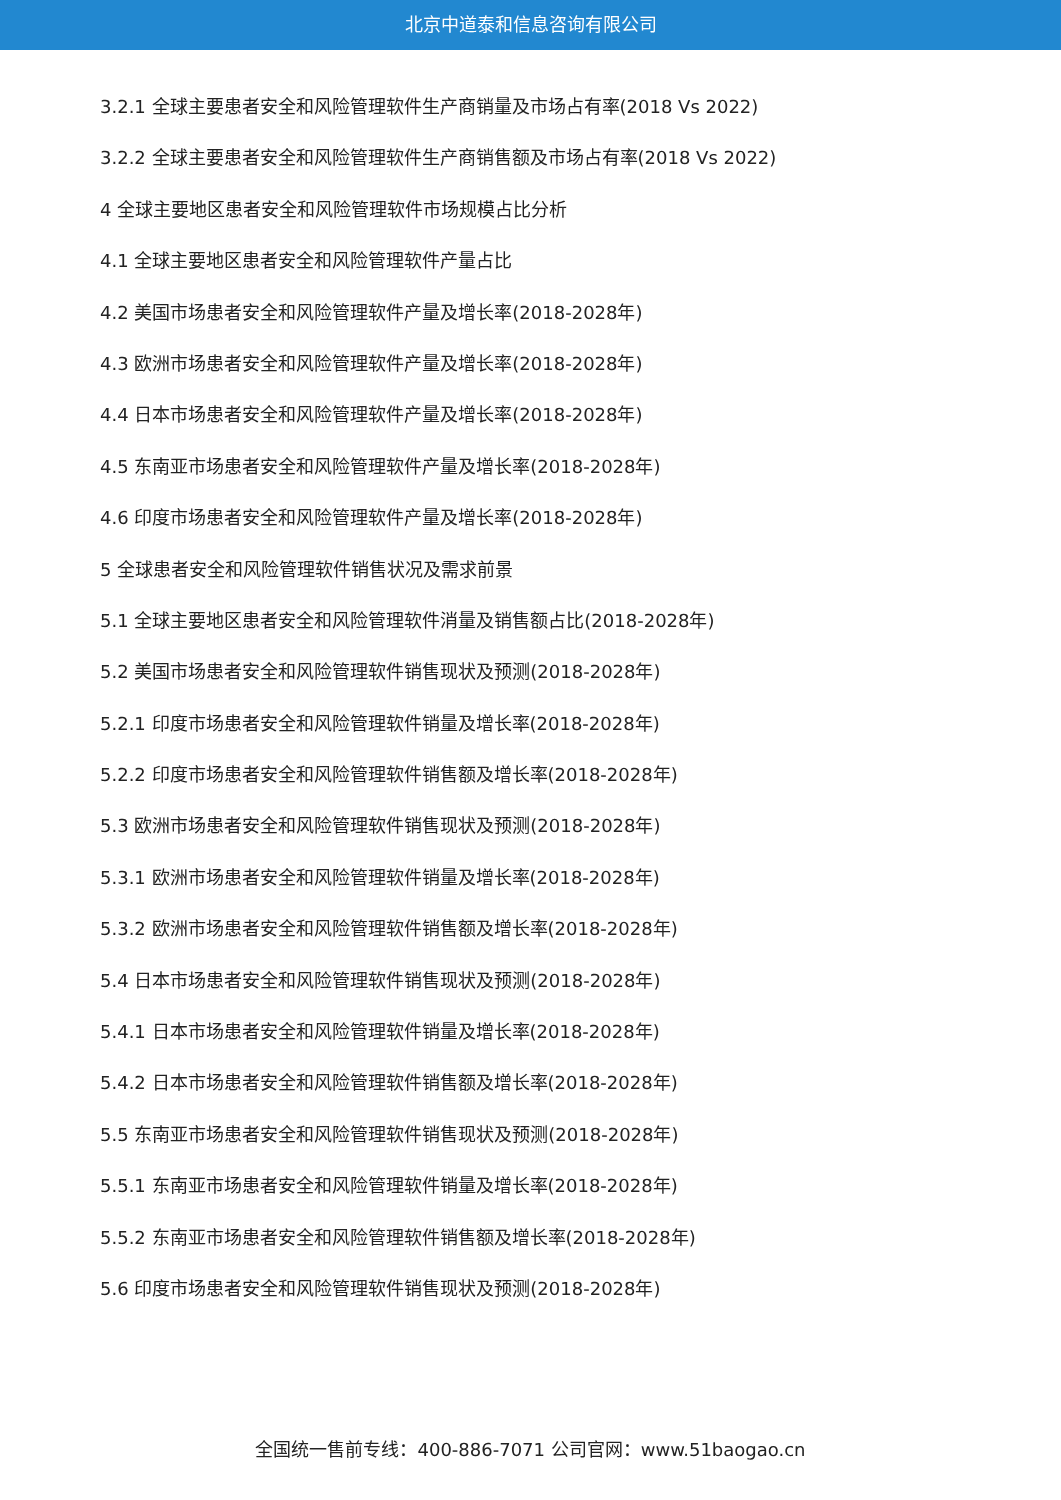北京中道泰和信息咨询有限公司
3.2.1 全球主要患者安全和风险管理软件生产商销量及市场占有率(2018 Vs 2022)
3.2.2 全球主要患者安全和风险管理软件生产商销售额及市场占有率(2018 Vs 2022)
4 全球主要地区患者安全和风险管理软件市场规模占比分析
4.1 全球主要地区患者安全和风险管理软件产量占比
4.2 美国市场患者安全和风险管理软件产量及增长率(2018-2028年)
4.3 欧洲市场患者安全和风险管理软件产量及增长率(2018-2028年)
4.4 日本市场患者安全和风险管理软件产量及增长率(2018-2028年)
4.5 东南亚市场患者安全和风险管理软件产量及增长率(2018-2028年)
4.6 印度市场患者安全和风险管理软件产量及增长率(2018-2028年)
5 全球患者安全和风险管理软件销售状况及需求前景
5.1 全球主要地区患者安全和风险管理软件消量及销售额占比(2018-2028年)
5.2 美国市场患者安全和风险管理软件销售现状及预测(2018-2028年)
5.2.1 印度市场患者安全和风险管理软件销量及增长率(2018-2028年)
5.2.2 印度市场患者安全和风险管理软件销售额及增长率(2018-2028年)
5.3 欧洲市场患者安全和风险管理软件销售现状及预测(2018-2028年)
5.3.1 欧洲市场患者安全和风险管理软件销量及增长率(2018-2028年)
5.3.2 欧洲市场患者安全和风险管理软件销售额及增长率(2018-2028年)
5.4 日本市场患者安全和风险管理软件销售现状及预测(2018-2028年)
5.4.1 日本市场患者安全和风险管理软件销量及增长率(2018-2028年)
5.4.2 日本市场患者安全和风险管理软件销售额及增长率(2018-2028年)
5.5 东南亚市场患者安全和风险管理软件销售现状及预测(2018-2028年)
5.5.1 东南亚市场患者安全和风险管理软件销量及增长率(2018-2028年)
5.5.2 东南亚市场患者安全和风险管理软件销售额及增长率(2018-2028年)
5.6 印度市场患者安全和风险管理软件销售现状及预测(2018-2028年)
全国统一售前专线：400-886-7071 公司官网：www.51baogao.cn